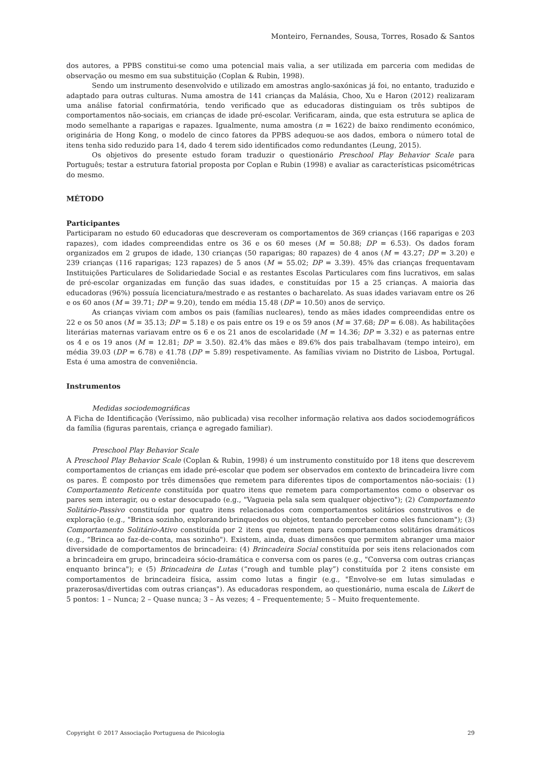Monteiro, Fernandes, Sousa, Torres, Rosado & Santos
dos autores, a PPBS constitui-se como uma potencial mais valia, a ser utilizada em parceria com medidas de observação ou mesmo em sua substituição (Coplan & Rubin, 1998).
Sendo um instrumento desenvolvido e utilizado em amostras anglo-saxónicas já foi, no entanto, traduzido e adaptado para outras culturas. Numa amostra de 141 crianças da Malásia, Choo, Xu e Haron (2012) realizaram uma análise fatorial confirmatória, tendo verificado que as educadoras distinguiam os três subtipos de comportamentos não-sociais, em crianças de idade pré-escolar. Verificaram, ainda, que esta estrutura se aplica de modo semelhante a raparigas e rapazes. Igualmente, numa amostra (n = 1622) de baixo rendimento económico, originária de Hong Kong, o modelo de cinco fatores da PPBS adequou-se aos dados, embora o número total de itens tenha sido reduzido para 14, dado 4 terem sido identificados como redundantes (Leung, 2015).
Os objetivos do presente estudo foram traduzir o questionário Preschool Play Behavior Scale para Português; testar a estrutura fatorial proposta por Coplan e Rubin (1998) e avaliar as características psicométricas do mesmo.
MÉTODO
Participantes
Participaram no estudo 60 educadoras que descreveram os comportamentos de 369 crianças (166 raparigas e 203 rapazes), com idades compreendidas entre os 36 e os 60 meses (M = 50.88; DP = 6.53). Os dados foram organizados em 2 grupos de idade, 130 crianças (50 raparigas; 80 rapazes) de 4 anos (M = 43.27; DP = 3.20) e 239 crianças (116 raparigas; 123 rapazes) de 5 anos (M = 55.02; DP = 3.39). 45% das crianças frequentavam Instituições Particulares de Solidariedade Social e as restantes Escolas Particulares com fins lucrativos, em salas de pré-escolar organizadas em função das suas idades, e constituídas por 15 a 25 crianças. A maioria das educadoras (96%) possuía licenciatura/mestrado e as restantes o bacharelato. As suas idades variavam entre os 26 e os 60 anos (M = 39.71; DP = 9.20), tendo em média 15.48 (DP = 10.50) anos de serviço.
As crianças viviam com ambos os pais (famílias nucleares), tendo as mães idades compreendidas entre os 22 e os 50 anos (M = 35.13; DP = 5.18) e os pais entre os 19 e os 59 anos (M = 37.68; DP = 6.08). As habilitações literárias maternas variavam entre os 6 e os 21 anos de escolaridade (M = 14.36; DP = 3.32) e as paternas entre os 4 e os 19 anos (M = 12.81; DP = 3.50). 82.4% das mães e 89.6% dos pais trabalhavam (tempo inteiro), em média 39.03 (DP = 6.78) e 41.78 (DP = 5.89) respetivamente. As famílias viviam no Distrito de Lisboa, Portugal. Esta é uma amostra de conveniência.
Instrumentos
Medidas sociodemográficas
A Ficha de Identificação (Veríssimo, não publicada) visa recolher informação relativa aos dados sociodemográficos da família (figuras parentais, criança e agregado familiar).
Preschool Play Behavior Scale
A Preschool Play Behavior Scale (Coplan & Rubin, 1998) é um instrumento constituído por 18 itens que descrevem comportamentos de crianças em idade pré-escolar que podem ser observados em contexto de brincadeira livre com os pares. É composto por três dimensões que remetem para diferentes tipos de comportamentos não-sociais: (1) Comportamento Reticente constituída por quatro itens que remetem para comportamentos como o observar os pares sem interagir, ou o estar desocupado (e.g., "Vagueia pela sala sem qualquer objectivo"); (2) Comportamento Solitário-Passivo constituída por quatro itens relacionados com comportamentos solitários construtivos e de exploração (e.g., "Brinca sozinho, explorando brinquedos ou objetos, tentando perceber como eles funcionam"); (3) Comportamento Solitário-Ativo constituída por 2 itens que remetem para comportamentos solitários dramáticos (e.g., “Brinca ao faz-de-conta, mas sozinho"). Existem, ainda, duas dimensões que permitem abranger uma maior diversidade de comportamentos de brincadeira: (4) Brincadeira Social constituída por seis itens relacionados com a brincadeira em grupo, brincadeira sócio-dramática e conversa com os pares (e.g., "Conversa com outras crianças enquanto brinca"); e (5) Brincadeira de Lutas (“rough and tumble play”) constituída por 2 itens consiste em comportamentos de brincadeira física, assim como lutas a fingir (e.g., "Envolve-se em lutas simuladas e prazerosas/divertidas com outras crianças"). As educadoras respondem, ao questionário, numa escala de Likert de 5 pontos: 1 – Nunca; 2 – Quase nunca; 3 – Às vezes; 4 – Frequentemente; 5 – Muito frequentemente.
Copyright © 2017 Associação Portuguesa de Psicologia 29